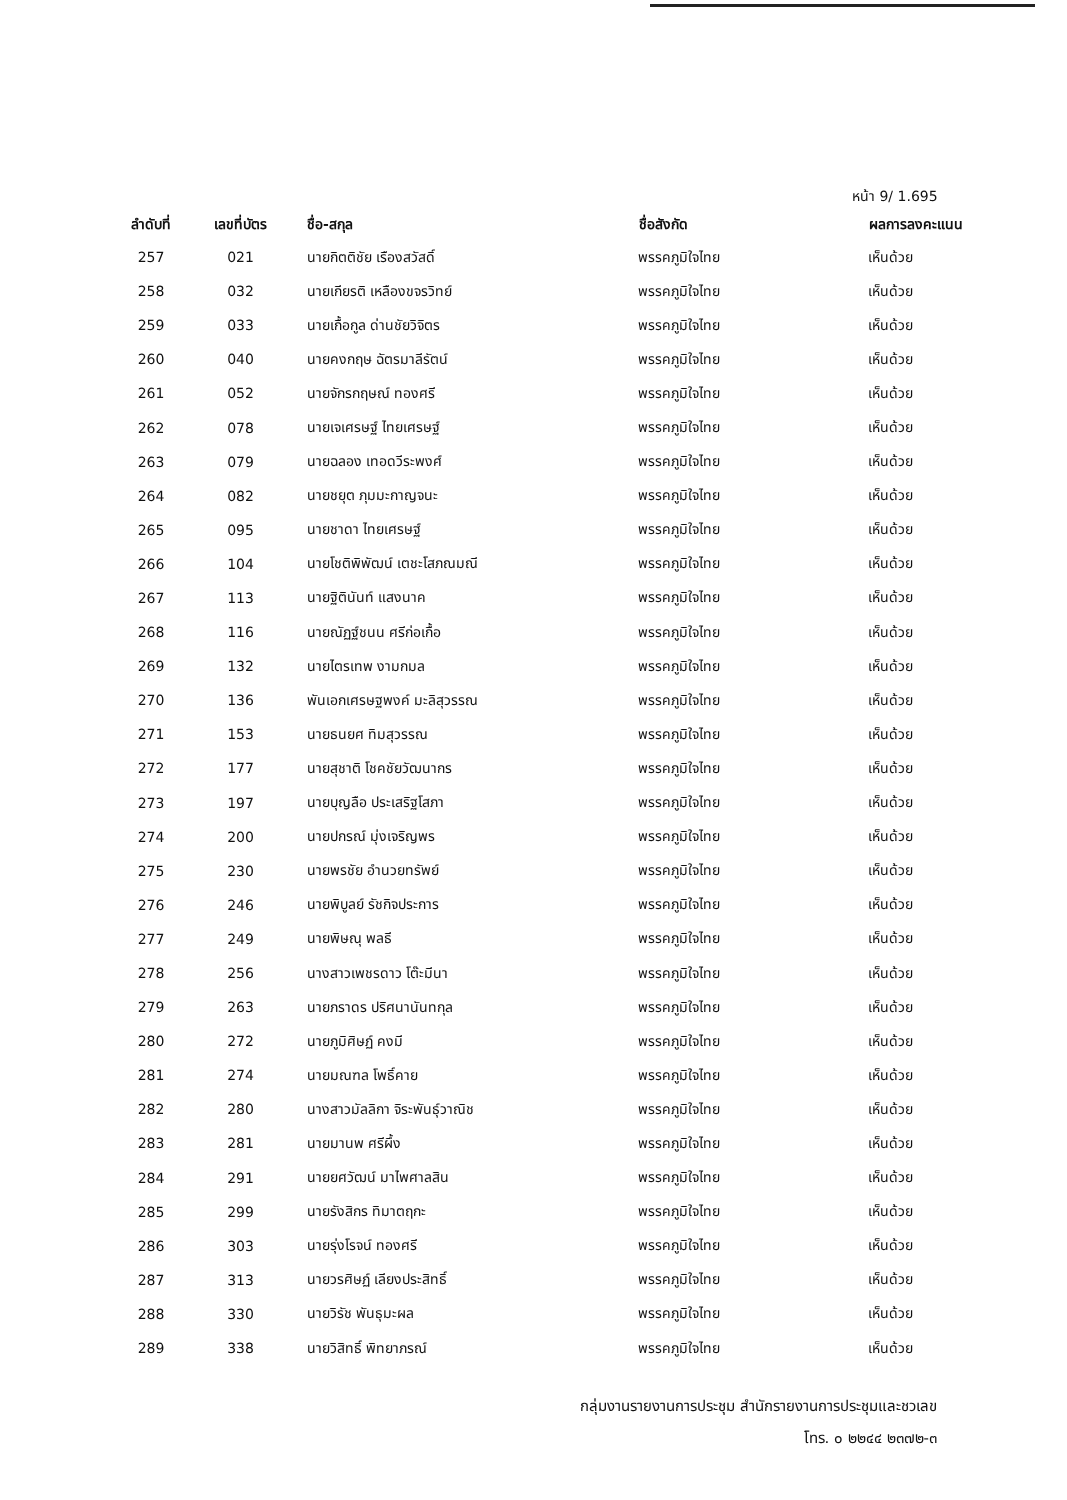หน้า 9/ 1.695
| ลำดับที่ | เลขที่บัตร | ชื่อ-สกุล | ชื่อสังกัด | ผลการลงคะแนน |
| --- | --- | --- | --- | --- |
| 257 | 021 | นายกิตติชัย เรืองสวัสดิ์ | พรรคภูมิใจไทย | เห็นด้วย |
| 258 | 032 | นายเกียรติ เหลืองขจรวิทย์ | พรรคภูมิใจไทย | เห็นด้วย |
| 259 | 033 | นายเกื้อกูล ด่านชัยวิจิตร | พรรคภูมิใจไทย | เห็นด้วย |
| 260 | 040 | นายคงกฤษ ฉัตรมาลีรัตน์ | พรรคภูมิใจไทย | เห็นด้วย |
| 261 | 052 | นายจักรกฤษณ์ ทองศรี | พรรคภูมิใจไทย | เห็นด้วย |
| 262 | 078 | นายเจเศรษฐ์ ไทยเศรษฐ์ | พรรคภูมิใจไทย | เห็นด้วย |
| 263 | 079 | นายฉลอง เทอดวีระพงศ์ | พรรคภูมิใจไทย | เห็นด้วย |
| 264 | 082 | นายชยุต ภุมมะกาญจนะ | พรรคภูมิใจไทย | เห็นด้วย |
| 265 | 095 | นายชาดา ไทยเศรษฐ์ | พรรคภูมิใจไทย | เห็นด้วย |
| 266 | 104 | นายโชติพิพัฒน์ เตชะโสภณมณี | พรรคภูมิใจไทย | เห็นด้วย |
| 267 | 113 | นายฐิตินันท์ แสงนาค | พรรคภูมิใจไทย | เห็นด้วย |
| 268 | 116 | นายณัฏฐ์ชนน ศรีก่อเกื้อ | พรรคภูมิใจไทย | เห็นด้วย |
| 269 | 132 | นายไตรเทพ งามกมล | พรรคภูมิใจไทย | เห็นด้วย |
| 270 | 136 | พันเอกเศรษฐพงค์ มะลิสุวรรณ | พรรคภูมิใจไทย | เห็นด้วย |
| 271 | 153 | นายธนยศ ทิมสุวรรณ | พรรคภูมิใจไทย | เห็นด้วย |
| 272 | 177 | นายสุชาติ โชคชัยวัฒนากร | พรรคภูมิใจไทย | เห็นด้วย |
| 273 | 197 | นายบุญลือ ประเสริฐโสภา | พรรคภูมิใจไทย | เห็นด้วย |
| 274 | 200 | นายปกรณ์ มุ่งเจริญพร | พรรคภูมิใจไทย | เห็นด้วย |
| 275 | 230 | นายพรชัย อำนวยทรัพย์ | พรรคภูมิใจไทย | เห็นด้วย |
| 276 | 246 | นายพิบูลย์ รัชกิจประการ | พรรคภูมิใจไทย | เห็นด้วย |
| 277 | 249 | นายพิษณุ พลธี | พรรคภูมิใจไทย | เห็นด้วย |
| 278 | 256 | นางสาวเพชรดาว โต๊ะมีนา | พรรคภูมิใจไทย | เห็นด้วย |
| 279 | 263 | นายภราดร ปริศนานันทกุล | พรรคภูมิใจไทย | เห็นด้วย |
| 280 | 272 | นายภูมิศิษฏ์ คงมี | พรรคภูมิใจไทย | เห็นด้วย |
| 281 | 274 | นายมณฑล โพธิ์คาย | พรรคภูมิใจไทย | เห็นด้วย |
| 282 | 280 | นางสาวมัลลิกา จิระพันธุ์วาณิช | พรรคภูมิใจไทย | เห็นด้วย |
| 283 | 281 | นายมานพ ศรีผึ้ง | พรรคภูมิใจไทย | เห็นด้วย |
| 284 | 291 | นายยศวัฒน์ มาไพศาลสิน | พรรคภูมิใจไทย | เห็นด้วย |
| 285 | 299 | นายรังสิกร ทิมาตฤกะ | พรรคภูมิใจไทย | เห็นด้วย |
| 286 | 303 | นายรุ่งโรจน์ ทองศรี | พรรคภูมิใจไทย | เห็นด้วย |
| 287 | 313 | นายวรศิษฏ์ เลียงประสิทธิ์ | พรรคภูมิใจไทย | เห็นด้วย |
| 288 | 330 | นายวิรัช พันธุมะผล | พรรคภูมิใจไทย | เห็นด้วย |
| 289 | 338 | นายวิสิทธิ์ พิทยาภรณ์ | พรรคภูมิใจไทย | เห็นด้วย |
กลุ่มงานรายงานการประชุม สำนักรายงานการประชุมและชวเลข
โทร. ๐ ๒๒๔๔ ๒๓๗๒-๓